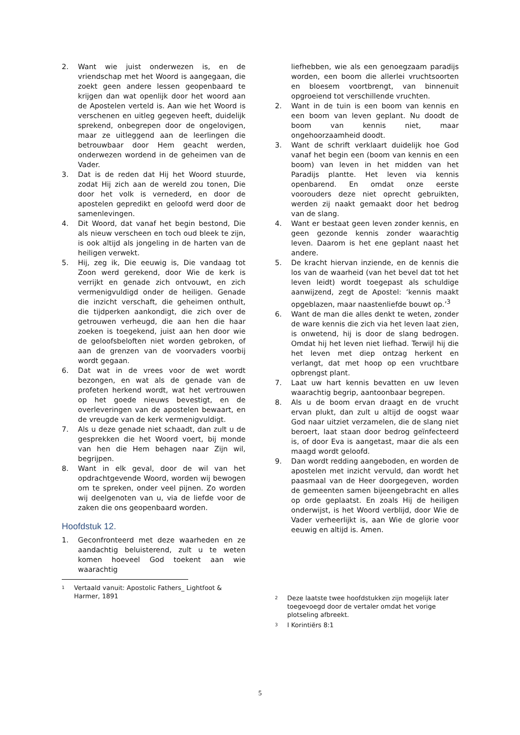2. Want wie juist onderwezen is, en de vriendschap met het Woord is aangegaan, die zoekt geen andere lessen geopenbaard te krijgen dan wat openlijk door het woord aan de Apostelen verteld is. Aan wie het Woord is verschenen en uitleg gegeven heeft, duidelijk sprekend, onbegrepen door de ongelovigen, maar ze uitleggend aan de leerlingen die betrouwbaar door Hem geacht werden, onderwezen wordend in de geheimen van de Vader.
3. Dat is de reden dat Hij het Woord stuurde, zodat Hij zich aan de wereld zou tonen, Die door het volk is vernederd, en door de apostelen gepredikt en geloofd werd door de samenlevingen.
4. Dit Woord, dat vanaf het begin bestond, Die als nieuw verscheen en toch oud bleek te zijn, is ook altijd als jongeling in de harten van de heiligen verwekt.
5. Hij, zeg ik, Die eeuwig is, Die vandaag tot Zoon werd gerekend, door Wie de kerk is verrijkt en genade zich ontvouwt, en zich vermenigvuldigd onder de heiligen. Genade die inzicht verschaft, die geheimen onthult, die tijdperken aankondigt, die zich over de getrouwen verheugd, die aan hen die haar zoeken is toegekend, juist aan hen door wie de geloofsbeloften niet worden gebroken, of aan de grenzen van de voorvaders voorbij wordt gegaan.
6. Dat wat in de vrees voor de wet wordt bezongen, en wat als de genade van de profeten herkend wordt, wat het vertrouwen op het goede nieuws bevestigt, en de overleveringen van de apostelen bewaart, en de vreugde van de kerk vermenigvuldigt.
7. Als u deze genade niet schaadt, dan zult u de gesprekken die het Woord voert, bij monde van hen die Hem behagen naar Zijn wil, begrijpen.
8. Want in elk geval, door de wil van het opdrachtgevende Woord, worden wij bewogen om te spreken, onder veel pijnen. Zo worden wij deelgenoten van u, via de liefde voor de zaken die ons geopenbaard worden.
Hoofdstuk 12.
1. Geconfronteerd met deze waarheden en ze aandachtig beluisterend, zult u te weten komen hoeveel God toekent aan wie waarachtig
<sup>1</sup> Vertaald vanuit: Apostolic Fathers_ Lightfoot & Harmer, 1891
liefhebben, wie als een genoegzaam paradijs worden, een boom die allerlei vruchtsoorten en bloesem voortbrengt, van binnenuit opgroeiend tot verschillende vruchten.
2. Want in de tuin is een boom van kennis en een boom van leven geplant. Nu doodt de boom van kennis niet, maar ongehoorzaamheid doodt.
3. Want de schrift verklaart duidelijk hoe God vanaf het begin een (boom van kennis en een boom) van leven in het midden van het Paradijs plantte. Het leven via kennis openbarend. En omdat onze eerste voorouders deze niet oprecht gebruikten, werden zij naakt gemaakt door het bedrog van de slang.
4. Want er bestaat geen leven zonder kennis, en geen gezonde kennis zonder waarachtig leven. Daarom is het ene geplant naast het andere.
5. De kracht hiervan inziende, en de kennis die los van de waarheid (van het bevel dat tot het leven leidt) wordt toegepast als schuldige aanwijzend, zegt de Apostel: ‘kennis maakt opgeblazen, maar naastenliefde bouwt op.’<sup>3</sup>
6. Want de man die alles denkt te weten, zonder de ware kennis die zich via het leven laat zien, is onwetend, hij is door de slang bedrogen. Omdat hij het leven niet liefhad. Terwijl hij die het leven met diep ontzag herkent en verlangt, dat met hoop op een vruchtbare opbrengst plant.
7. Laat uw hart kennis bevatten en uw leven waarachtig begrip, aantoonbaar begrepen.
8. Als u de boom ervan draagt en de vrucht ervan plukt, dan zult u altijd de oogst waar God naar uitziet verzamelen, die de slang niet beroert, laat staan door bedrog geïnfecteerd is, of door Eva is aangetast, maar die als een maagd wordt geloofd.
9. Dan wordt redding aangeboden, en worden de apostelen met inzicht vervuld, dan wordt het paasmaal van de Heer doorgegeven, worden de gemeenten samen bijeengebracht en alles op orde geplaatst. En zoals Hij de heiligen onderwijst, is het Woord verblijd, door Wie de Vader verheerlijkt is, aan Wie de glorie voor eeuwig en altijd is. Amen.
<sup>2</sup> Deze laatste twee hoofdstukken zijn mogelijk later toegevoegd door de vertaler omdat het vorige plotseling afbreekt.
<sup>3</sup> I Korintiërs 8:1
5